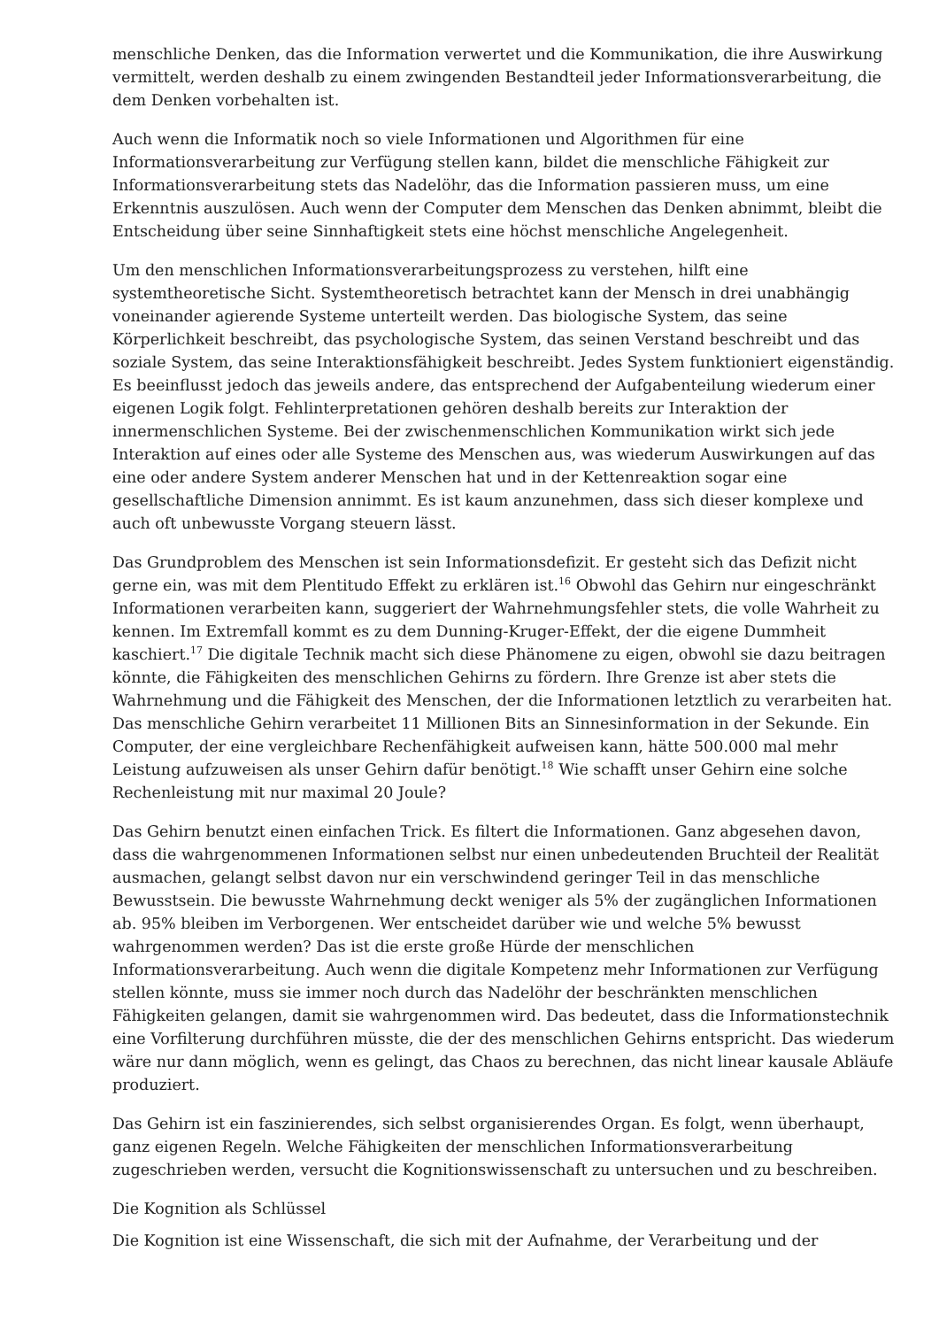menschliche Denken, das die Information verwertet und die Kommunikation, die ihre Auswirkung vermittelt, werden deshalb zu einem zwingenden Bestandteil jeder Informationsverarbeitung, die dem Denken vorbehalten ist.
Auch wenn die Informatik noch so viele Informationen und Algorithmen für eine Informationsverarbeitung zur Verfügung stellen kann, bildet die menschliche Fähigkeit zur Informationsverarbeitung stets das Nadelöhr, das die Information passieren muss, um eine Erkenntnis auszulösen. Auch wenn der Computer dem Menschen das Denken abnimmt, bleibt die Entscheidung über seine Sinnhaftigkeit stets eine höchst menschliche Angelegenheit.
Um den menschlichen Informationsverarbeitungsprozess zu verstehen, hilft eine systemtheoretische Sicht. Systemtheoretisch betrachtet kann der Mensch in drei unabhängig voneinander agierende Systeme unterteilt werden. Das biologische System, das seine Körperlichkeit beschreibt, das psychologische System, das seinen Verstand beschreibt und das soziale System, das seine Interaktionsfähigkeit beschreibt. Jedes System funktioniert eigenständig. Es beeinflusst jedoch das jeweils andere, das entsprechend der Aufgabenteilung wiederum einer eigenen Logik folgt. Fehlinterpretationen gehören deshalb bereits zur Interaktion der innermenschlichen Systeme. Bei der zwischenmenschlichen Kommunikation wirkt sich jede Interaktion auf eines oder alle Systeme des Menschen aus, was wiederum Auswirkungen auf das eine oder andere System anderer Menschen hat und in der Kettenreaktion sogar eine gesellschaftliche Dimension annimmt. Es ist kaum anzunehmen, dass sich dieser komplexe und auch oft unbewusste Vorgang steuern lässt.
Das Grundproblem des Menschen ist sein Informationsdefizit. Er gesteht sich das Defizit nicht gerne ein, was mit dem Plentitudo Effekt zu erklären ist.<sup>16</sup> Obwohl das Gehirn nur eingeschränkt Informationen verarbeiten kann, suggeriert der Wahrnehmungsfehler stets, die volle Wahrheit zu kennen. Im Extremfall kommt es zu dem Dunning-Kruger-Effekt, der die eigene Dummheit kaschiert.<sup>17</sup> Die digitale Technik macht sich diese Phänomene zu eigen, obwohl sie dazu beitragen könnte, die Fähigkeiten des menschlichen Gehirns zu fördern. Ihre Grenze ist aber stets die Wahrnehmung und die Fähigkeit des Menschen, der die Informationen letztlich zu verarbeiten hat. Das menschliche Gehirn verarbeitet 11 Millionen Bits an Sinnesinformation in der Sekunde. Ein Computer, der eine vergleichbare Rechenfähigkeit aufweisen kann, hätte 500.000 mal mehr Leistung aufzuweisen als unser Gehirn dafür benötigt.<sup>18</sup> Wie schafft unser Gehirn eine solche Rechenleistung mit nur maximal 20 Joule?
Das Gehirn benutzt einen einfachen Trick. Es filtert die Informationen. Ganz abgesehen davon, dass die wahrgenommenen Informationen selbst nur einen unbedeutenden Bruchteil der Realität ausmachen, gelangt selbst davon nur ein verschwindend geringer Teil in das menschliche Bewusstsein. Die bewusste Wahrnehmung deckt weniger als 5% der zugänglichen Informationen ab. 95% bleiben im Verborgenen. Wer entscheidet darüber wie und welche 5% bewusst wahrgenommen werden? Das ist die erste große Hürde der menschlichen Informationsverarbeitung. Auch wenn die digitale Kompetenz mehr Informationen zur Verfügung stellen könnte, muss sie immer noch durch das Nadelöhr der beschränkten menschlichen Fähigkeiten gelangen, damit sie wahrgenommen wird. Das bedeutet, dass die Informationstechnik eine Vorfilterung durchführen müsste, die der des menschlichen Gehirns entspricht. Das wiederum wäre nur dann möglich, wenn es gelingt, das Chaos zu berechnen, das nicht linear kausale Abläufe produziert.
Das Gehirn ist ein faszinierendes, sich selbst organisierendes Organ. Es folgt, wenn überhaupt, ganz eigenen Regeln. Welche Fähigkeiten der menschlichen Informationsverarbeitung zugeschrieben werden, versucht die Kognitionswissenschaft zu untersuchen und zu beschreiben.
Die Kognition als Schlüssel
Die Kognition ist eine Wissenschaft, die sich mit der Aufnahme, der Verarbeitung und der